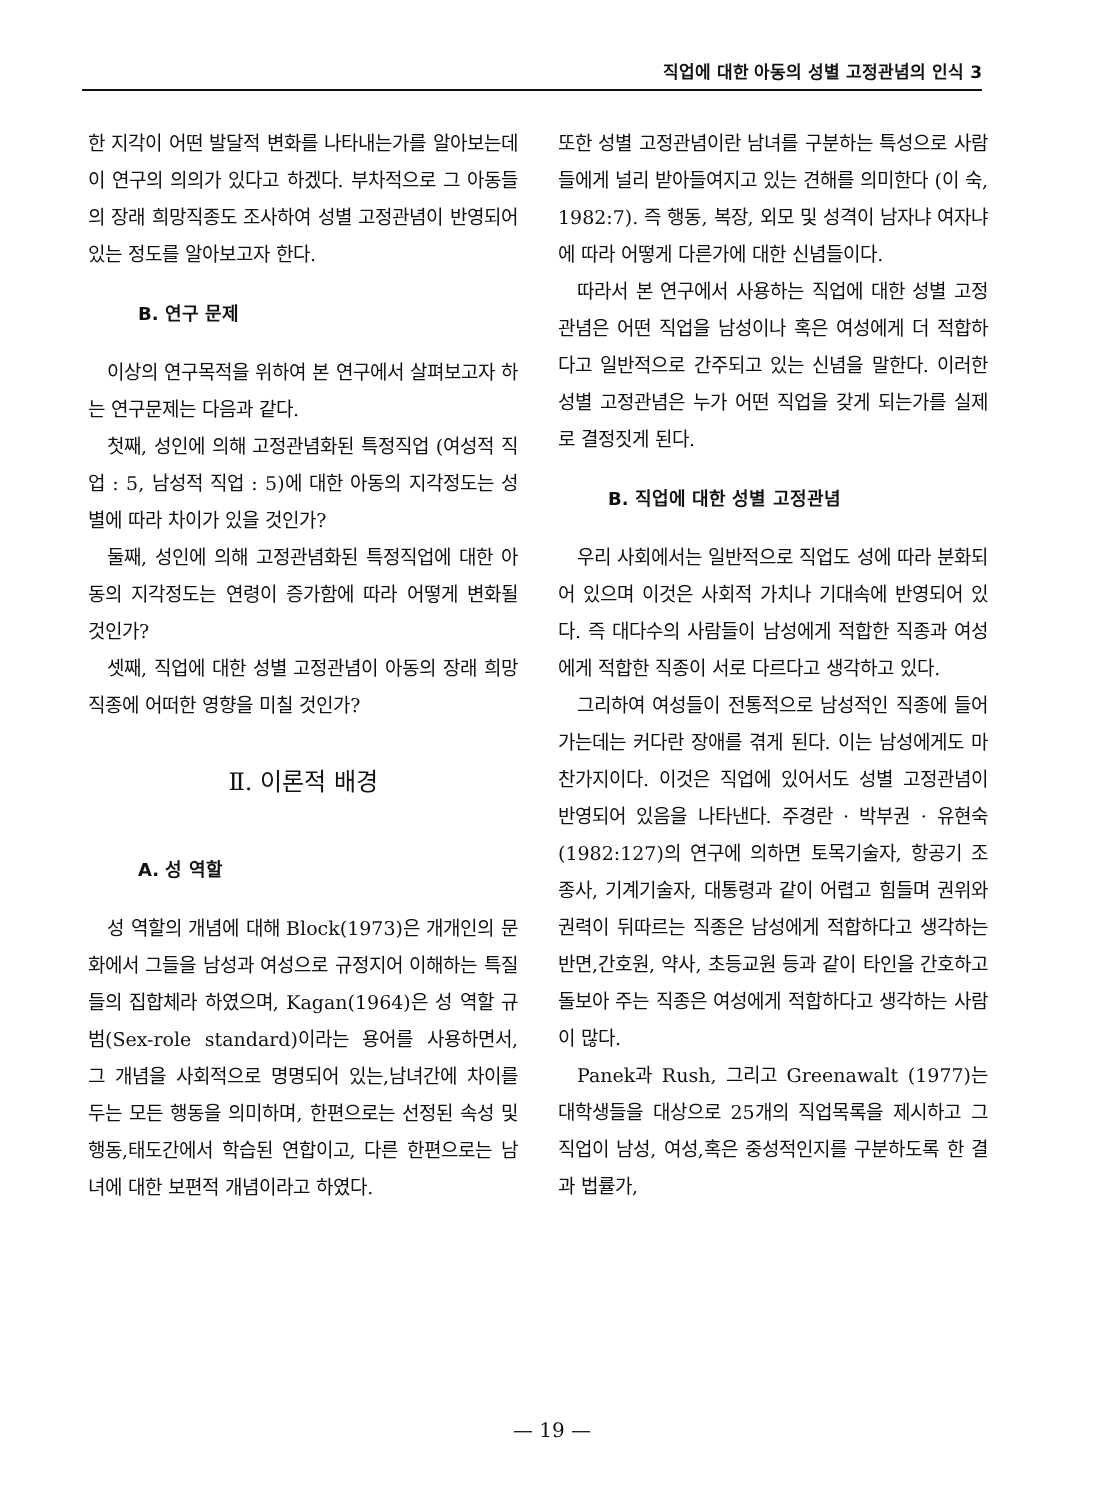직업에 대한 아동의 성별 고정관념의 인식 3
한 지각이 어떤 발달적 변화를 나타내는가를 알아보는데 이 연구의 의의가 있다고 하겠다. 부차적으로 그 아동들의 장래 희망직종도 조사하여 성별 고정관념이 반영되어 있는 정도를 알아보고자 한다.
B. 연구 문제
이상의 연구목적을 위하여 본 연구에서 살펴보고자 하는 연구문제는 다음과 같다.
첫째, 성인에 의해 고정관념화된 특정직업 (여성적 직업 : 5, 남성적 직업 : 5)에 대한 아동의 지각정도는 성별에 따라 차이가 있을 것인가?
둘째, 성인에 의해 고정관념화된 특정직업에 대한 아동의 지각정도는 연령이 증가함에 따라 어떻게 변화될 것인가?
셋째, 직업에 대한 성별 고정관념이 아동의 장래 희망직종에 어떠한 영향을 미칠 것인가?
Ⅱ. 이론적 배경
A. 성 역할
성 역할의 개념에 대해 Block(1973)은 개개인의 문화에서 그들을 남성과 여성으로 규정지어 이해하는 특질들의 집합체라 하였으며, Kagan(1964)은 성 역할 규범(Sex-role standard)이라는 용어를 사용하면서, 그 개념을 사회적으로 명명되어 있는,남녀간에 차이를 두는 모든 행동을 의미하며, 한편으로는 선정된 속성 및 행동,태도간에서 학습된 연합이고, 다른 한편으로는 남녀에 대한 보편적 개념이라고 하였다.
또한 성별 고정관념이란 남녀를 구분하는 특성으로 사람들에게 널리 받아들여지고 있는 견해를 의미한다 (이 숙, 1982:7). 즉 행동, 복장, 외모 및 성격이 남자냐 여자냐에 따라 어떻게 다른가에 대한 신념들이다.
따라서 본 연구에서 사용하는 직업에 대한 성별 고정관념은 어떤 직업을 남성이나 혹은 여성에게 더 적합하다고 일반적으로 간주되고 있는 신념을 말한다. 이러한 성별 고정관념은 누가 어떤 직업을 갖게 되는가를 실제로 결정짓게 된다.
B. 직업에 대한 성별 고정관념
우리 사회에서는 일반적으로 직업도 성에 따라 분화되어 있으며 이것은 사회적 가치나 기대속에 반영되어 있다. 즉 대다수의 사람들이 남성에게 적합한 직종과 여성에게 적합한 직종이 서로 다르다고 생각하고 있다.
그리하여 여성들이 전통적으로 남성적인 직종에 들어가는데는 커다란 장애를 겪게 된다. 이는 남성에게도 마찬가지이다. 이것은 직업에 있어서도 성별 고정관념이 반영되어 있음을 나타낸다. 주경란 · 박부권 · 유현숙 (1982:127)의 연구에 의하면 토목기술자, 항공기 조종사, 기계기술자, 대통령과 같이 어렵고 힘들며 권위와 권력이 뒤따르는 직종은 남성에게 적합하다고 생각하는 반면,간호원, 약사, 초등교원 등과 같이 타인을 간호하고 돌보아 주는 직종은 여성에게 적합하다고 생각하는 사람이 많다.
Panek과 Rush, 그리고 Greenawalt (1977)는 대학생들을 대상으로 25개의 직업목록을 제시하고 그 직업이 남성, 여성,혹은 중성적인지를 구분하도록 한 결과 법률가,
— 19 —